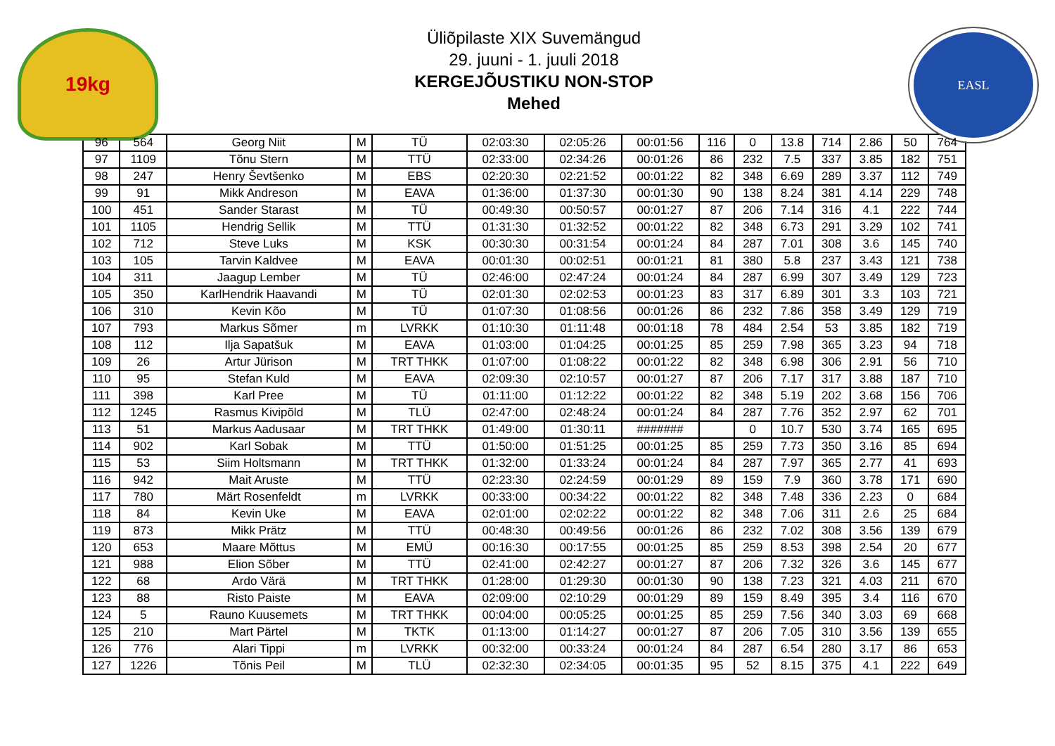19kg
Üliõpilaste XIX Suvemängud
29. juuni - 1. juuli 2018
KERGEJÕUSTIKU NON-STOP
Mehed
EASL
| 96 | 564 | Georg Niit | M | TÜ | 02:03:30 | 02:05:26 | 00:01:56 | 116 | 0 | 13.8 | 714 | 2.86 | 50 | 764 |
| 97 | 1109 | Tõnu Stern | M | TTÜ | 02:33:00 | 02:34:26 | 00:01:26 | 86 | 232 | 7.5 | 337 | 3.85 | 182 | 751 |
| 98 | 247 | Henry Ševtšenko | M | EBS | 02:20:30 | 02:21:52 | 00:01:22 | 82 | 348 | 6.69 | 289 | 3.37 | 112 | 749 |
| 99 | 91 | Mikk Andreson | M | EAVA | 01:36:00 | 01:37:30 | 00:01:30 | 90 | 138 | 8.24 | 381 | 4.14 | 229 | 748 |
| 100 | 451 | Sander Starast | M | TÜ | 00:49:30 | 00:50:57 | 00:01:27 | 87 | 206 | 7.14 | 316 | 4.1 | 222 | 744 |
| 101 | 1105 | Hendrig Sellik | M | TTÜ | 01:31:30 | 01:32:52 | 00:01:22 | 82 | 348 | 6.73 | 291 | 3.29 | 102 | 741 |
| 102 | 712 | Steve Luks | M | KSK | 00:30:30 | 00:31:54 | 00:01:24 | 84 | 287 | 7.01 | 308 | 3.6 | 145 | 740 |
| 103 | 105 | Tarvin Kaldvee | M | EAVA | 00:01:30 | 00:02:51 | 00:01:21 | 81 | 380 | 5.8 | 237 | 3.43 | 121 | 738 |
| 104 | 311 | Jaagup Lember | M | TÜ | 02:46:00 | 02:47:24 | 00:01:24 | 84 | 287 | 6.99 | 307 | 3.49 | 129 | 723 |
| 105 | 350 | KarlHendrik Haavandi | M | TÜ | 02:01:30 | 02:02:53 | 00:01:23 | 83 | 317 | 6.89 | 301 | 3.3 | 103 | 721 |
| 106 | 310 | Kevin Kõo | M | TÜ | 01:07:30 | 01:08:56 | 00:01:26 | 86 | 232 | 7.86 | 358 | 3.49 | 129 | 719 |
| 107 | 793 | Markus Sõmer | m | LVRKK | 01:10:30 | 01:11:48 | 00:01:18 | 78 | 484 | 2.54 | 53 | 3.85 | 182 | 719 |
| 108 | 112 | Ilja Sapatšuk | M | EAVA | 01:03:00 | 01:04:25 | 00:01:25 | 85 | 259 | 7.98 | 365 | 3.23 | 94 | 718 |
| 109 | 26 | Artur Jürison | M | TRT THKK | 01:07:00 | 01:08:22 | 00:01:22 | 82 | 348 | 6.98 | 306 | 2.91 | 56 | 710 |
| 110 | 95 | Stefan Kuld | M | EAVA | 02:09:30 | 02:10:57 | 00:01:27 | 87 | 206 | 7.17 | 317 | 3.88 | 187 | 710 |
| 111 | 398 | Karl Pree | M | TÜ | 01:11:00 | 01:12:22 | 00:01:22 | 82 | 348 | 5.19 | 202 | 3.68 | 156 | 706 |
| 112 | 1245 | Rasmus Kivipõld | M | TLÜ | 02:47:00 | 02:48:24 | 00:01:24 | 84 | 287 | 7.76 | 352 | 2.97 | 62 | 701 |
| 113 | 51 | Markus Aadusaar | M | TRT THKK | 01:49:00 | 01:30:11 | ####### | | 0 | 10.7 | 530 | 3.74 | 165 | 695 |
| 114 | 902 | Karl Sobak | M | TTÜ | 01:50:00 | 01:51:25 | 00:01:25 | 85 | 259 | 7.73 | 350 | 3.16 | 85 | 694 |
| 115 | 53 | Siim Holtsmann | M | TRT THKK | 01:32:00 | 01:33:24 | 00:01:24 | 84 | 287 | 7.97 | 365 | 2.77 | 41 | 693 |
| 116 | 942 | Mait Aruste | M | TTÜ | 02:23:30 | 02:24:59 | 00:01:29 | 89 | 159 | 7.9 | 360 | 3.78 | 171 | 690 |
| 117 | 780 | Märt Rosenfeldt | m | LVRKK | 00:33:00 | 00:34:22 | 00:01:22 | 82 | 348 | 7.48 | 336 | 2.23 | 0 | 684 |
| 118 | 84 | Kevin Uke | M | EAVA | 02:01:00 | 02:02:22 | 00:01:22 | 82 | 348 | 7.06 | 311 | 2.6 | 25 | 684 |
| 119 | 873 | Mikk Prätz | M | TTÜ | 00:48:30 | 00:49:56 | 00:01:26 | 86 | 232 | 7.02 | 308 | 3.56 | 139 | 679 |
| 120 | 653 | Maare Mõttus | M | EMÜ | 00:16:30 | 00:17:55 | 00:01:25 | 85 | 259 | 8.53 | 398 | 2.54 | 20 | 677 |
| 121 | 988 | Elion Sõber | M | TTÜ | 02:41:00 | 02:42:27 | 00:01:27 | 87 | 206 | 7.32 | 326 | 3.6 | 145 | 677 |
| 122 | 68 | Ardo Värä | M | TRT THKK | 01:28:00 | 01:29:30 | 00:01:30 | 90 | 138 | 7.23 | 321 | 4.03 | 211 | 670 |
| 123 | 88 | Risto Paiste | M | EAVA | 02:09:00 | 02:10:29 | 00:01:29 | 89 | 159 | 8.49 | 395 | 3.4 | 116 | 670 |
| 124 | 5 | Rauno Kuusemets | M | TRT THKK | 00:04:00 | 00:05:25 | 00:01:25 | 85 | 259 | 7.56 | 340 | 3.03 | 69 | 668 |
| 125 | 210 | Mart Pärtel | M | TKTK | 01:13:00 | 01:14:27 | 00:01:27 | 87 | 206 | 7.05 | 310 | 3.56 | 139 | 655 |
| 126 | 776 | Alari Tippi | m | LVRKK | 00:32:00 | 00:33:24 | 00:01:24 | 84 | 287 | 6.54 | 280 | 3.17 | 86 | 653 |
| 127 | 1226 | Tõnis Peil | M | TLÜ | 02:32:30 | 02:34:05 | 00:01:35 | 95 | 52 | 8.15 | 375 | 4.1 | 222 | 649 |